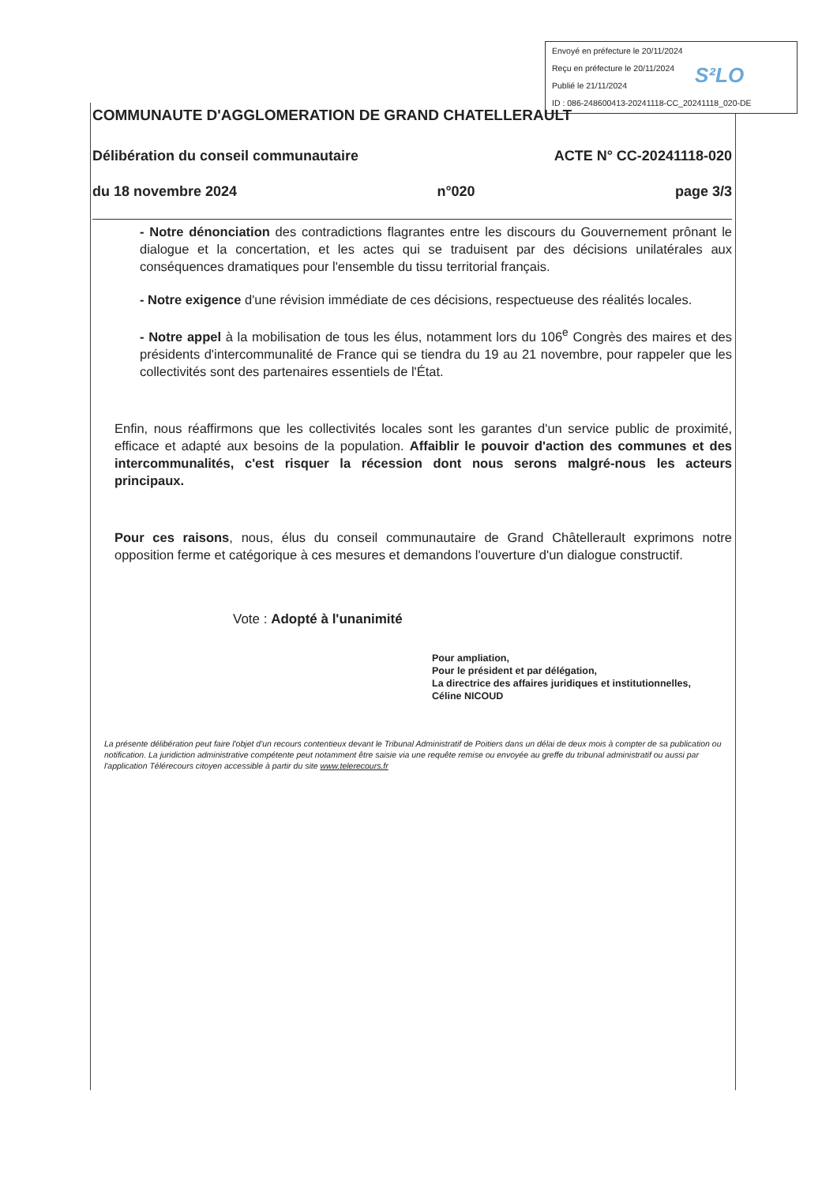Envoyé en préfecture le 20/11/2024
Reçu en préfecture le 20/11/2024
Publié le 21/11/2024
ID : 086-248600413-20241118-CC_20241118_020-DE
S²LO
COMMUNAUTE D'AGGLOMERATION DE GRAND CHATELLERAULT
Délibération du conseil communautaire ACTE N° CC-20241118-020
du 18 novembre 2024 n°020 page 3/3
- Notre dénonciation des contradictions flagrantes entre les discours du Gouvernement prônant le dialogue et la concertation, et les actes qui se traduisent par des décisions unilatérales aux conséquences dramatiques pour l'ensemble du tissu territorial français.
- Notre exigence d'une révision immédiate de ces décisions, respectueuse des réalités locales.
- Notre appel à la mobilisation de tous les élus, notamment lors du 106<sup>e</sup> Congrès des maires et des présidents d'intercommunalité de France qui se tiendra du 19 au 21 novembre, pour rappeler que les collectivités sont des partenaires essentiels de l'État.
Enfin, nous réaffirmons que les collectivités locales sont les garantes d'un service public de proximité, efficace et adapté aux besoins de la population. Affaiblir le pouvoir d'action des communes et des intercommunalités, c'est risquer la récession dont nous serons malgré-nous les acteurs principaux.
Pour ces raisons, nous, élus du conseil communautaire de Grand Châtellerault exprimons notre opposition ferme et catégorique à ces mesures et demandons l'ouverture d'un dialogue constructif.
Vote : Adopté à l'unanimité
Pour ampliation,
Pour le président et par délégation,
La directrice des affaires juridiques et institutionnelles,
Céline NICOUD
La présente délibération peut faire l'objet d'un recours contentieux devant le Tribunal Administratif de Poitiers dans un délai de deux mois à compter de sa publication ou notification. La juridiction administrative compétente peut notamment être saisie via une requête remise ou envoyée au greffe du tribunal administratif ou aussi par l'application Télérecours citoyen accessible à partir du site www.telerecours.fr